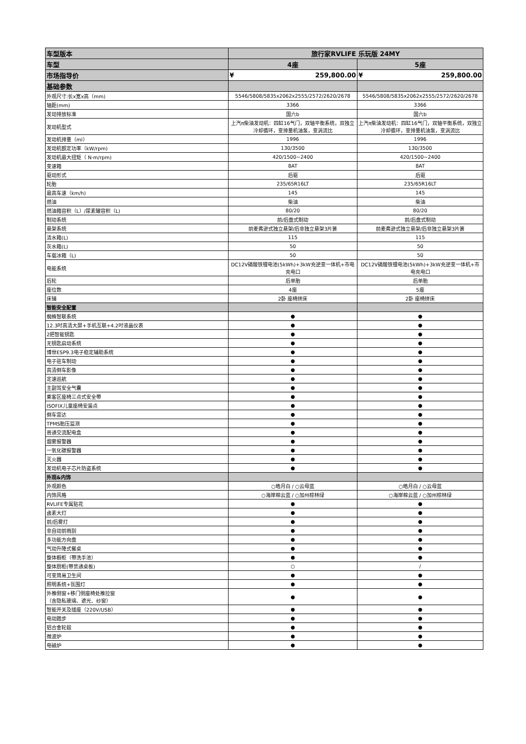| 车型版本 | 旅行家RVLIFE 乐玩版 24MY | |
| --- | --- | --- |
| 车型 | 4座 | 5座 |
| 市场指导价 | ¥ 259,800.00 | ¥ 259,800.00 |
| 基础参数 | | |
| 外观尺寸:长x宽x高（mm) | 5546/5808/5835x2062x2555/2572/2620/2678 | 5546/5808/5835x2062x2555/2572/2620/2678 |
| 轴距(mm) | 3366 | 3366 |
| 发动排放标准 | 国六b | 国六b |
| 发动机型式 | 上汽π柴油发动机：四缸16气门，双轴平衡系统，双独立冷却循环，变排量机油泵，变涡流比 | 上汽π柴油发动机：四缸16气门，双轴平衡系统，双独立冷却循环，变排量机油泵，变涡流比 |
| 发动机排量（ml） | 1996 | 1996 |
| 发动机额定功率（kW/rpm) | 130/3500 | 130/3500 |
| 发动机最大扭矩（ N·m/rpm) | 420/1500~2400 | 420/1500~2400 |
| 变速箱 | 8AT | 8AT |
| 驱动形式 | 后驱 | 后驱 |
| 轮胎 | 235/65R16LT | 235/65R16LT |
| 最高车速（km/h) | 145 | 145 |
| 燃油 | 柴油 | 柴油 |
| 燃油箱容积（L）/尿素罐容积（L) | 80/20 | 80/20 |
| 制动系统 | 前/后盘式制动 | 前/后盘式制动 |
| 悬架系统 | 前麦弗逊式独立悬架/后非独立悬架3片簧 | 前麦弗逊式独立悬架/后非独立悬架3片簧 |
| 清水箱(L) | 115 | 115 |
| 灰水箱(L) | 50 | 50 |
| 车载冰箱（L) | 50 | 50 |
| 电能系统 | DC12V磷酸铁锂电池(5kWh)+3kW充逆变一体机+市电充电口 | DC12V磷酸铁锂电池(5kWh)+3kW充逆变一体机+市电充电口 |
| 后轮 | 后单胎 | 后单胎 |
| 座位数 | 4座 | 5座 |
| 床铺 | 2卧 座椅拼床 | 2卧 座椅拼床 |
| 智能安全配置 | | |
| 蜘蛛智联系统 | ● | ● |
| 12.3吋高清大屏+手机互联+4.2吋液晶仪表 | ● | ● |
| 2把智能钥匙 | ● | ● |
| 无钥匙启动系统 | ● | ● |
| 博世ESP9.3电子稳定辅助系统 | ● | ● |
| 电子驻车制动 | ● | ● |
| 高清倒车影像 | ● | ● |
| 定速巡航 | ● | ● |
| 主副驾安全气囊 | ● | ● |
| 乘客区座椅三点式安全带 | ● | ● |
| ISOFIX儿童座椅安装点 | ● | ● |
| 倒车雷达 | ● | ● |
| TPMS胎压监测 | ● | ● |
| 普通交流配电盒 | ● | ● |
| 烟雾报警器 | ● | ● |
| 一氧化碳报警器 | ● | ● |
| 灭火器 | ● | ● |
| 发动机电子芯片防盗系统 | ● | ● |
| 外观&内饰 | | |
| 外观颜色 | ○皓月白 / ○云母蓝 | ○皓月白 / ○云母蓝 |
| 内饰风格 | ○海岸棉云蓝 / ○加州棕林绿 | ○海岸棉云蓝 / ○加州棕林绿 |
| RVLIFE专属贴花 | ● | ● |
| 卤素大灯 | ● | ● |
| 前/后雾灯 | ● | ● |
| 非自动前雨刮 | ● | ● |
| 多功能方向盘 | ● | ● |
| 气动升降式餐桌 | ● | ● |
| 整体橱柜（带洗手池） | ● | ● |
| 整体厨柜(带贯通桌板) | ○ | / |
| 可变简易卫生间 | ● | ● |
| 照明系统+氛围灯 | ● | ● |
| 外推侧窗+移门侧座椅处推拉窗 （含隐私玻璃、遮光、纱窗） | ● | ● |
| 智能开关及插座（220V/USB） | ● | ● |
| 电动踏步 | ● | ● |
| 铝合金轮毂 | ● | ● |
| 微波炉 | ● | ● |
| 电磁炉 | ● | ● |